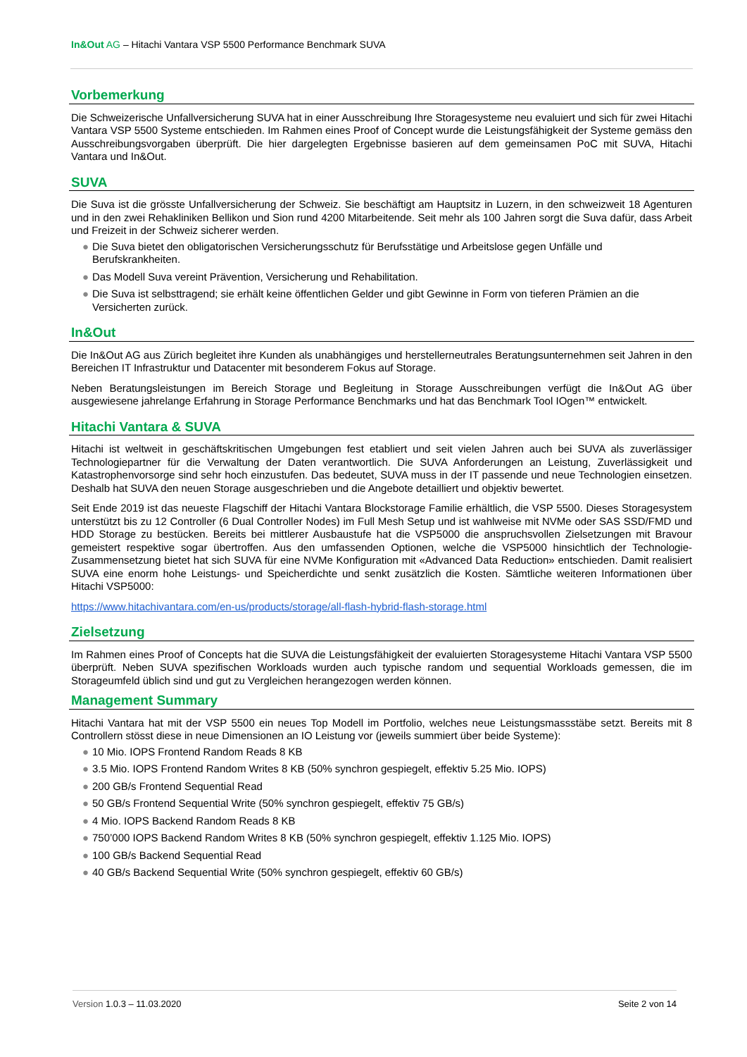In&Out AG – Hitachi Vantara VSP 5500 Performance Benchmark SUVA
Vorbemerkung
Die Schweizerische Unfallversicherung SUVA hat in einer Ausschreibung Ihre Storagesysteme neu evaluiert und sich für zwei Hitachi Vantara VSP 5500 Systeme entschieden. Im Rahmen eines Proof of Concept wurde die Leistungsfähigkeit der Systeme gemäss den Ausschreibungsvorgaben überprüft. Die hier dargelegten Ergebnisse basieren auf dem gemeinsamen PoC mit SUVA, Hitachi Vantara und In&Out.
SUVA
Die Suva ist die grösste Unfallversicherung der Schweiz. Sie beschäftigt am Hauptsitz in Luzern, in den schweizweit 18 Agenturen und in den zwei Rehakliniken Bellikon und Sion rund 4200 Mitarbeitende. Seit mehr als 100 Jahren sorgt die Suva dafür, dass Arbeit und Freizeit in der Schweiz sicherer werden.
● Die Suva bietet den obligatorischen Versicherungsschutz für Berufsstätige und Arbeitslose gegen Unfälle und Berufskrankheiten.
● Das Modell Suva vereint Prävention, Versicherung und Rehabilitation.
● Die Suva ist selbsttragend; sie erhält keine öffentlichen Gelder und gibt Gewinne in Form von tieferen Prämien an die Versicherten zurück.
In&Out
Die In&Out AG aus Zürich begleitet ihre Kunden als unabhängiges und herstellerneutrales Beratungsunternehmen seit Jahren in den Bereichen IT Infrastruktur und Datacenter mit besonderem Fokus auf Storage.
Neben Beratungsleistungen im Bereich Storage und Begleitung in Storage Ausschreibungen verfügt die In&Out AG über ausgewiesene jahrelange Erfahrung in Storage Performance Benchmarks und hat das Benchmark Tool IOgen™ entwickelt.
Hitachi Vantara & SUVA
Hitachi ist weltweit in geschäftskritischen Umgebungen fest etabliert und seit vielen Jahren auch bei SUVA als zuverlässiger Technologiepartner für die Verwaltung der Daten verantwortlich. Die SUVA Anforderungen an Leistung, Zuverlässigkeit und Katastrophenvorsorge sind sehr hoch einzustufen. Das bedeutet, SUVA muss in der IT passende und neue Technologien einsetzen. Deshalb hat SUVA den neuen Storage ausgeschrieben und die Angebote detailliert und objektiv bewertet.
Seit Ende 2019 ist das neueste Flagschiff der Hitachi Vantara Blockstorage Familie erhältlich, die VSP 5500. Dieses Storagesystem unterstützt bis zu 12 Controller (6 Dual Controller Nodes) im Full Mesh Setup und ist wahlweise mit NVMe oder SAS SSD/FMD und HDD Storage zu bestücken. Bereits bei mittlerer Ausbaustufe hat die VSP5000 die anspruchsvollen Zielsetzungen mit Bravour gemeistert respektive sogar übertroffen. Aus den umfassenden Optionen, welche die VSP5000 hinsichtlich der Technologie-Zusammensetzung bietet hat sich SUVA für eine NVMe Konfiguration mit «Advanced Data Reduction» entschieden. Damit realisiert SUVA eine enorm hohe Leistungs- und Speicherdichte und senkt zusätzlich die Kosten. Sämtliche weiteren Informationen über Hitachi VSP5000:
https://www.hitachivantara.com/en-us/products/storage/all-flash-hybrid-flash-storage.html
Zielsetzung
Im Rahmen eines Proof of Concepts hat die SUVA die Leistungsfähigkeit der evaluierten Storagesysteme Hitachi Vantara VSP 5500 überprüft. Neben SUVA spezifischen Workloads wurden auch typische random und sequential Workloads gemessen, die im Storageumfeld üblich sind und gut zu Vergleichen herangezogen werden können.
Management Summary
Hitachi Vantara hat mit der VSP 5500 ein neues Top Modell im Portfolio, welches neue Leistungsmassstäbe setzt. Bereits mit 8 Controllern stösst diese in neue Dimensionen an IO Leistung vor (jeweils summiert über beide Systeme):
● 10 Mio. IOPS Frontend Random Reads 8 KB
● 3.5 Mio. IOPS Frontend Random Writes 8 KB (50% synchron gespiegelt, effektiv 5.25 Mio. IOPS)
● 200 GB/s Frontend Sequential Read
● 50 GB/s Frontend Sequential Write (50% synchron gespiegelt, effektiv 75 GB/s)
● 4 Mio. IOPS Backend Random Reads 8 KB
● 750’000 IOPS Backend Random Writes 8 KB (50% synchron gespiegelt, effektiv 1.125 Mio. IOPS)
● 100 GB/s Backend Sequential Read
● 40 GB/s Backend Sequential Write (50% synchron gespiegelt, effektiv 60 GB/s)
Version 1.0.3 – 11.03.2020 Seite 2 von 14